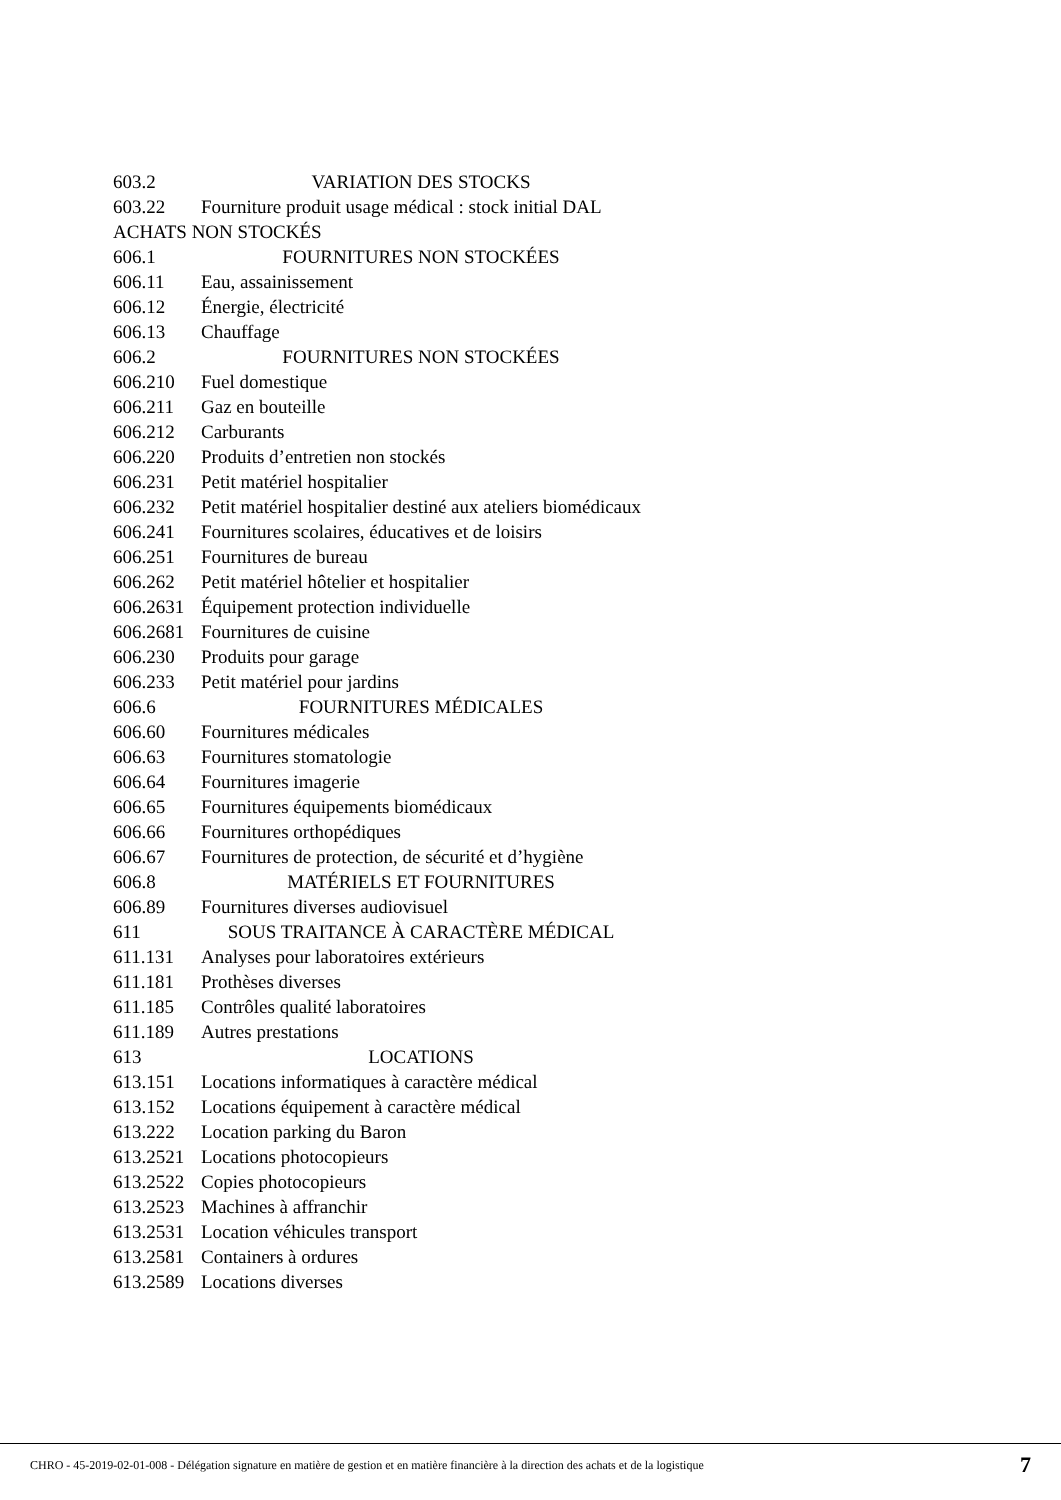| 603.2 | VARIATION DES STOCKS |
| 603.22 | Fourniture produit usage médical : stock initial DAL |
| ACHATS NON STOCKÉS | |
| 606.1 | FOURNITURES NON STOCKÉES |
| 606.11 | Eau, assainissement |
| 606.12 | Énergie, électricité |
| 606.13 | Chauffage |
| 606.2 | FOURNITURES NON STOCKÉES |
| 606.210 | Fuel domestique |
| 606.211 | Gaz en bouteille |
| 606.212 | Carburants |
| 606.220 | Produits d’entretien non stockés |
| 606.231 | Petit matériel hospitalier |
| 606.232 | Petit matériel hospitalier destiné aux ateliers biomédicaux |
| 606.241 | Fournitures scolaires, éducatives et de loisirs |
| 606.251 | Fournitures de bureau |
| 606.262 | Petit matériel hôtelier et hospitalier |
| 606.2631 | Équipement protection individuelle |
| 606.2681 | Fournitures de cuisine |
| 606.230 | Produits pour garage |
| 606.233 | Petit matériel pour jardins |
| 606.6 | FOURNITURES MÉDICALES |
| 606.60 | Fournitures médicales |
| 606.63 | Fournitures stomatologie |
| 606.64 | Fournitures imagerie |
| 606.65 | Fournitures équipements biomédicaux |
| 606.66 | Fournitures orthopédiques |
| 606.67 | Fournitures de protection, de sécurité et d’hygiène |
| 606.8 | MATÉRIELS ET FOURNITURES |
| 606.89 | Fournitures diverses audiovisuel |
| 611 | SOUS TRAITANCE À CARACTÈRE MÉDICAL |
| 611.131 | Analyses pour laboratoires extérieurs |
| 611.181 | Prothèses diverses |
| 611.185 | Contrôles qualité laboratoires |
| 611.189 | Autres prestations |
| 613 | LOCATIONS |
| 613.151 | Locations informatiques à caractère médical |
| 613.152 | Locations équipement à caractère médical |
| 613.222 | Location parking du Baron |
| 613.2521 | Locations photocopieurs |
| 613.2522 | Copies photocopieurs |
| 613.2523 | Machines à affranchir |
| 613.2531 | Location véhicules transport |
| 613.2581 | Containers à ordures |
| 613.2589 | Locations diverses |
CHRO - 45-2019-02-01-008 - Délégation signature en matière de gestion et en matière financière à la direction des achats et de la logistique 7